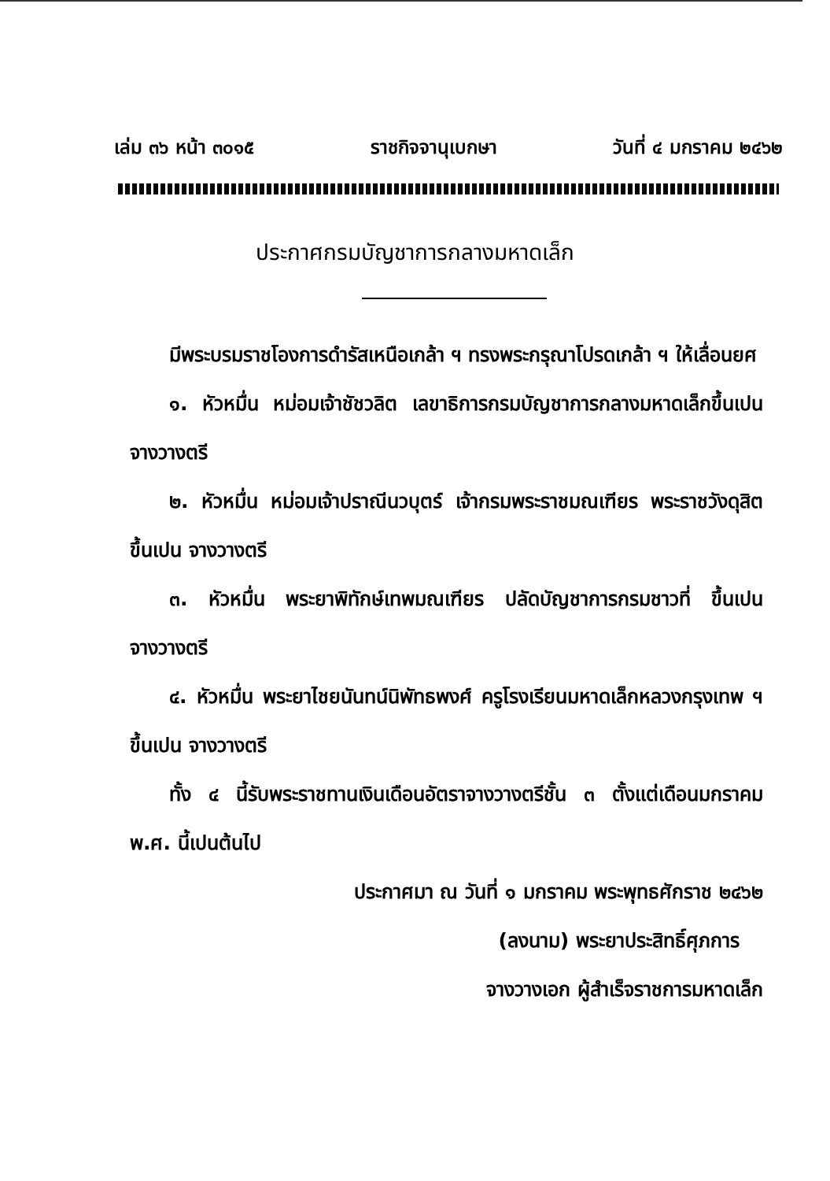เล่ม ๓๖ หน้า ๓๐๑๕ ราชกิจจานุเบกษา วันที่ ๔ มกราคม ๒๔๖๒
ประกาศกรมบัญชาการกลางมหาดเล็ก
มีพระบรมราชโองการดำรัสเหนือเกล้า ฯ ทรงพระกรุณาโปรดเกล้า ฯ ให้เลื่อนยศ
๑. หัวหมื่น หม่อมเจ้าชัชวลิต เลขาธิการกรมบัญชาการกลางมหาดเล็กขึ้นเปน จางวางตรี
๒. หัวหมื่น หม่อมเจ้าปราณีนวบุตร์ เจ้ากรมพระราชมณเฑียร พระราชวังดุสิต ขึ้นเปน จางวางตรี
๓. หัวหมื่น พระยาพิทักษ์เทพมณเฑียร ปลัดบัญชาการกรมชาวที่ ขึ้นเปน จางวางตรี
๔. หัวหมื่น พระยาไชยนันทน์นิพัทธพงศ์ ครูโรงเรียนมหาดเล็กหลวงกรุงเทพ ฯ ขึ้นเปน จางวางตรี
ทั้ง ๔ นี้รับพระราชทานเงินเดือนอัตราจางวางตรีชั้น ๓ ตั้งแต่เดือนมกราคม พ.ศ. นี้เปนต้นไป
ประกาศมา ณ วันที่ ๑ มกราคม พระพุทธศักราช ๒๔๖๒
(ลงนาม) พระยาประสิทธิ์ศุภการ
จางวางเอก ผู้สำเร็จราชการมหาดเล็ก